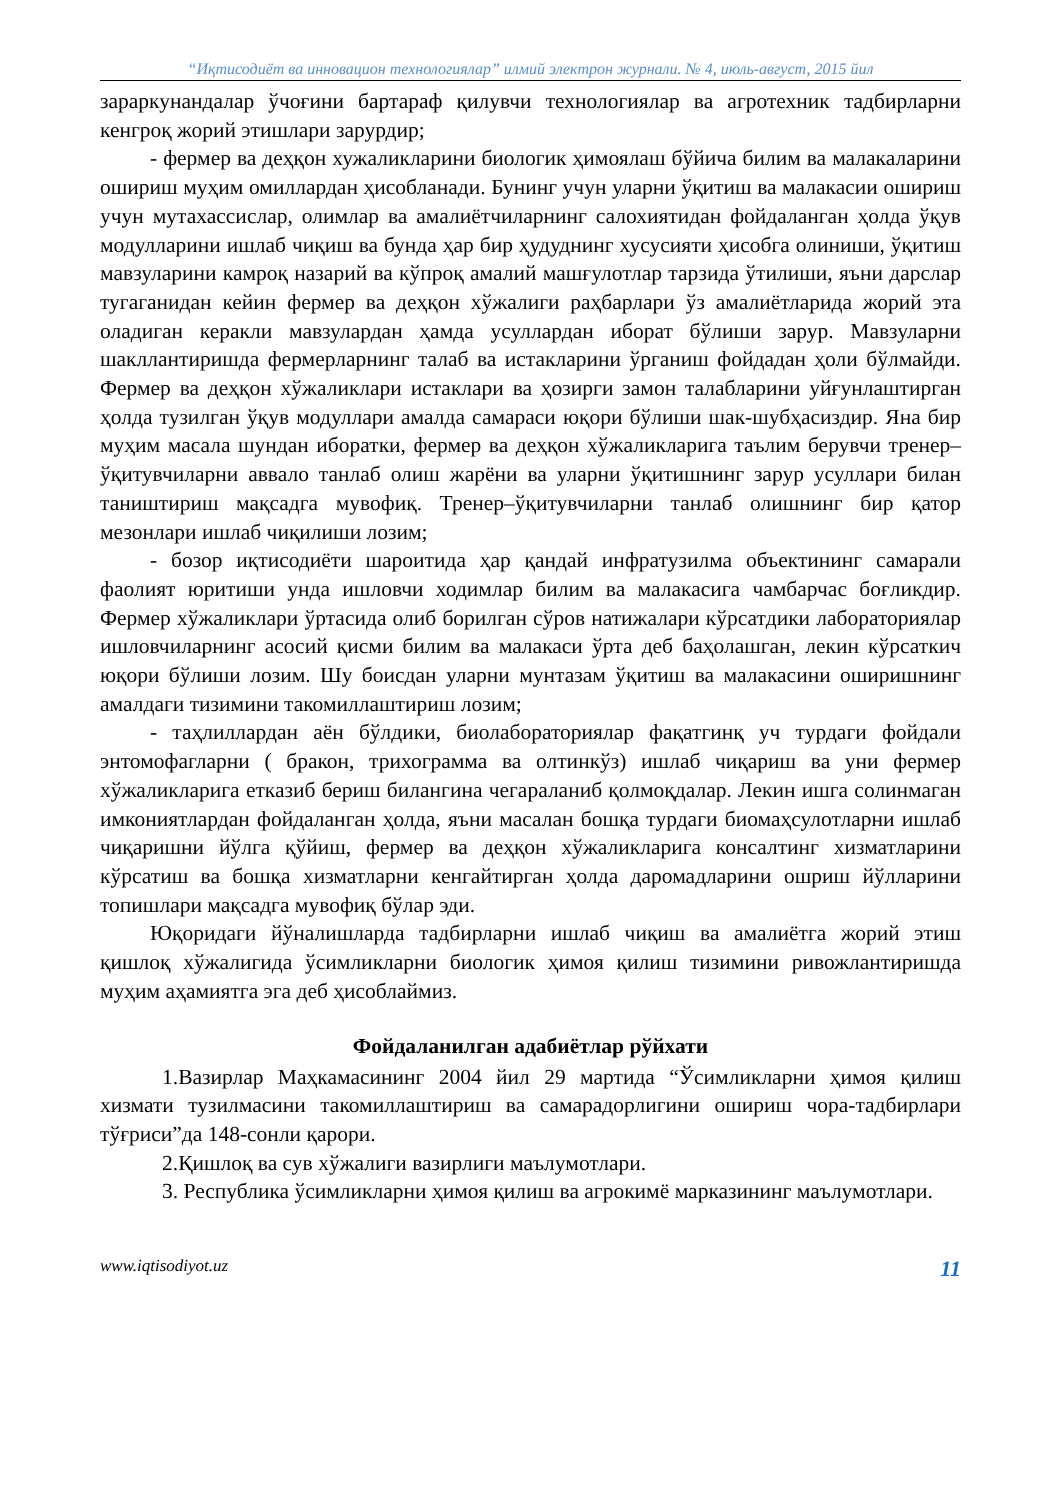“Иқтисодиёт ва инновацион технологиялар” илмий электрон журнали. № 4, июль-август, 2015 йил
зараркунандалар ўчоғини бартараф қилувчи технологиялар ва агротехник тадбирларни кенгроқ жорий этишлари зарурдир;
- фермер ва деҳқон хужаликларини биологик ҳимоялаш бўйича билим ва малакаларини ошириш муҳим омиллардан ҳисобланади. Бунинг учун уларни ўқитиш ва малакасии ошириш учун мутахассислар, олимлар ва амалиётчиларнинг салохиятидан фойдаланган ҳолда ўқув модулларини ишлаб чиқиш ва бунда ҳар бир ҳудуднинг хусусияти ҳисобга олиниши, ўқитиш мавзуларини камроқ назарий ва кўпроқ амалий машғулотлар тарзида ўтилиши, яъни дарслар тугаганидан кейин фермер ва деҳқон хўжалиги раҳбарлари ўз амалиётларида жорий эта оладиган керакли мавзулардан ҳамда усуллардан иборат бўлиши зарур. Мавзуларни шакллантиришда фермерларнинг талаб ва истакларини ўрганиш фойдадан ҳоли бўлмайди. Фермер ва деҳқон хўжаликлари истаклари ва ҳозирги замон талабларини уйғунлаштирган ҳолда тузилган ўқув модуллари амалда самараси юқори бўлиши шак-шубҳасиздир. Яна бир муҳим масала шундан иборатки, фермер ва деҳқон хўжаликларига таълим берувчи тренер–ўқитувчиларни аввало танлаб олиш жарёни ва уларни ўқитишнинг зарур усуллари билан таништириш мақсадга мувофиқ. Тренер–ўқитувчиларни танлаб олишнинг бир қатор мезонлари ишлаб чиқилиши лозим;
- бозор иқтисодиёти шароитида ҳар қандай инфратузилма объектининг самарали фаолият юритиши унда ишловчи ходимлар билим ва малакасига чамбарчас боғликдир. Фермер хўжаликлари ўртасида олиб борилган сўров натижалари кўрсатдики лабораториялар ишловчиларнинг асосий қисми билим ва малакаси ўрта деб баҳолашган, лекин кўрсаткич юқори бўлиши лозим. Шу боисдан уларни мунтазам ўқитиш ва малакасини оширишнинг амалдаги тизимини такомиллаштириш лозим;
- таҳлиллардан аён бўлдики, биолабораториялар фақатгинқ уч турдаги фойдали энтомофагларни ( бракон, трихограмма ва олтинкўз) ишлаб чиқариш ва уни фермер хўжаликларига етказиб бериш билангина чегараланиб қолмоқдалар. Лекин ишга солинмаган имкониятлардан фойдаланган ҳолда, яъни масалан бошқа турдаги биомаҳсулотларни ишлаб чиқаришни йўлга қўйиш, фермер ва деҳқон хўжаликларига консалтинг хизматларини кўрсатиш ва бошқа хизматларни кенгайтирган ҳолда даромадларини ошриш йўлларини топишлари мақсадга мувофиқ бўлар эди.
Юқоридаги йўналишларда тадбирларни ишлаб чиқиш ва амалиётга жорий этиш қишлоқ хўжалигида ўсимликларни биологик ҳимоя қилиш тизимини ривожлантиришда муҳим аҳамиятга эга деб ҳисоблаймиз.
Фойдаланилган адабиётлар рўйхати
1.Вазирлар Маҳкамасининг 2004 йил 29 мартида “Ўсимликларни ҳимоя қилиш хизмати тузилмасини такомиллаштириш ва самарадорлигини ошириш чора-тадбирлари тўғриси”да 148-сонли қарори.
2.Қишлоқ ва сув хўжалиги вазирлиги маълумотлари.
3. Республика ўсимликларни ҳимоя қилиш ва агрокимё марказининг маълумотлари.
www.iqtisodiyot.uz 11